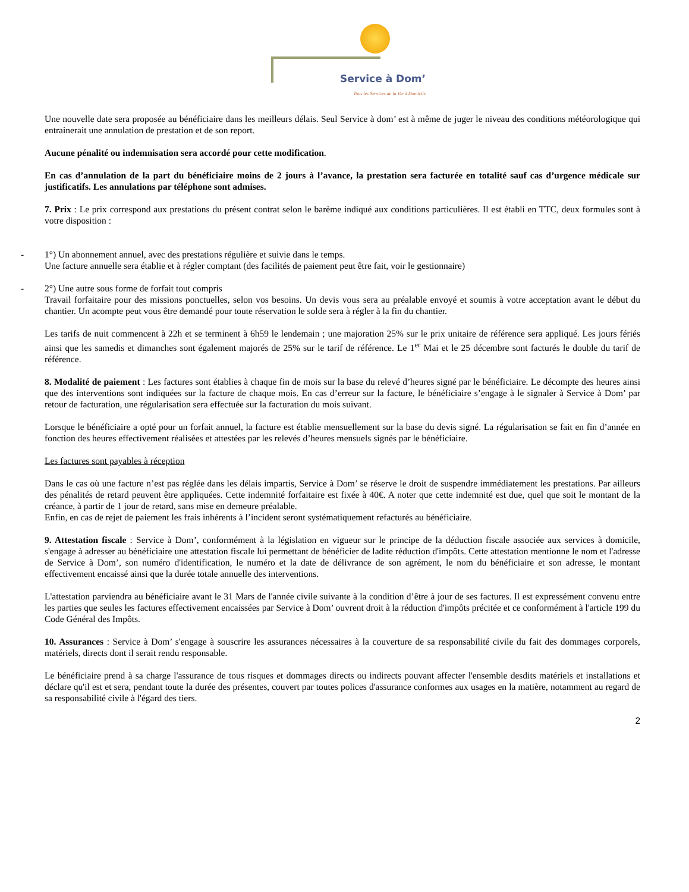Service à Dom’
Tous les Services de la Vie à Domicile
Une nouvelle date sera proposée au bénéficiaire dans les meilleurs délais. Seul Service à dom’ est à même de juger le niveau des conditions météorologique qui entrainerait une annulation de prestation et de son report.
Aucune pénalité ou indemnisation sera accordé pour cette modification.
En cas d’annulation de la part du bénéficiaire moins de 2 jours à l’avance, la prestation sera facturée en totalité sauf cas d’urgence médicale sur justificatifs. Les annulations par téléphone sont admises.
7. Prix : Le prix correspond aux prestations du présent contrat selon le barème indiqué aux conditions particulières. Il est établi en TTC, deux formules sont à votre disposition :
- 1°) Un abonnement annuel, avec des prestations régulière et suivie dans le temps.
Une facture annuelle sera établie et à régler comptant (des facilités de paiement peut être fait, voir le gestionnaire)
- 2°) Une autre sous forme de forfait tout compris
Travail forfaitaire pour des missions ponctuelles, selon vos besoins. Un devis vous sera au préalable envoyé et soumis à votre acceptation avant le début du chantier. Un acompte peut vous être demandé pour toute réservation le solde sera à régler à la fin du chantier.
Les tarifs de nuit commencent à 22h et se terminent à 6h59 le lendemain ; une majoration 25% sur le prix unitaire de référence sera appliqué. Les jours fériés ainsi que les samedis et dimanches sont également majorés de 25% sur le tarif de référence. Le 1<sup>er</sup> Mai et le 25 décembre sont facturés le double du tarif de référence.
8. Modalité de paiement : Les factures sont établies à chaque fin de mois sur la base du relevé d’heures signé par le bénéficiaire. Le décompte des heures ainsi que des interventions sont indiquées sur la facture de chaque mois. En cas d’erreur sur la facture, le bénéficiaire s’engage à le signaler à Service à Dom’ par retour de facturation, une régularisation sera effectuée sur la facturation du mois suivant.
Lorsque le bénéficiaire a opté pour un forfait annuel, la facture est établie mensuellement sur la base du devis signé. La régularisation se fait en fin d’année en fonction des heures effectivement réalisées et attestées par les relevés d’heures mensuels signés par le bénéficiaire.
Les factures sont payables à réception
Dans le cas où une facture n’est pas réglée dans les délais impartis, Service à Dom’ se réserve le droit de suspendre immédiatement les prestations. Par ailleurs des pénalités de retard peuvent être appliquées. Cette indemnité forfaitaire est fixée à 40€. A noter que cette indemnité est due, quel que soit le montant de la créance, à partir de 1 jour de retard, sans mise en demeure préalable.
Enfin, en cas de rejet de paiement les frais inhérents à l’incident seront systématiquement refacturés au bénéficiaire.
9. Attestation fiscale : Service à Dom’, conformément à la législation en vigueur sur le principe de la déduction fiscale associée aux services à domicile, s'engage à adresser au bénéficiaire une attestation fiscale lui permettant de bénéficier de ladite réduction d'impôts. Cette attestation mentionne le nom et l'adresse de Service à Dom’, son numéro d'identification, le numéro et la date de délivrance de son agrément, le nom du bénéficiaire et son adresse, le montant effectivement encaissé ainsi que la durée totale annuelle des interventions.
L'attestation parviendra au bénéficiaire avant le 31 Mars de l'année civile suivante à la condition d’être à jour de ses factures. Il est expressément convenu entre les parties que seules les factures effectivement encaissées par Service à Dom’ ouvrent droit à la réduction d'impôts précitée et ce conformément à l'article 199 du Code Général des Impôts.
10. Assurances : Service à Dom’ s'engage à souscrire les assurances nécessaires à la couverture de sa responsabilité civile du fait des dommages corporels, matériels, directs dont il serait rendu responsable.
Le bénéficiaire prend à sa charge l'assurance de tous risques et dommages directs ou indirects pouvant affecter l'ensemble desdits matériels et installations et déclare qu'il est et sera, pendant toute la durée des présentes, couvert par toutes polices d'assurance conformes aux usages en la matière, notamment au regard de sa responsabilité civile à l'égard des tiers.
2